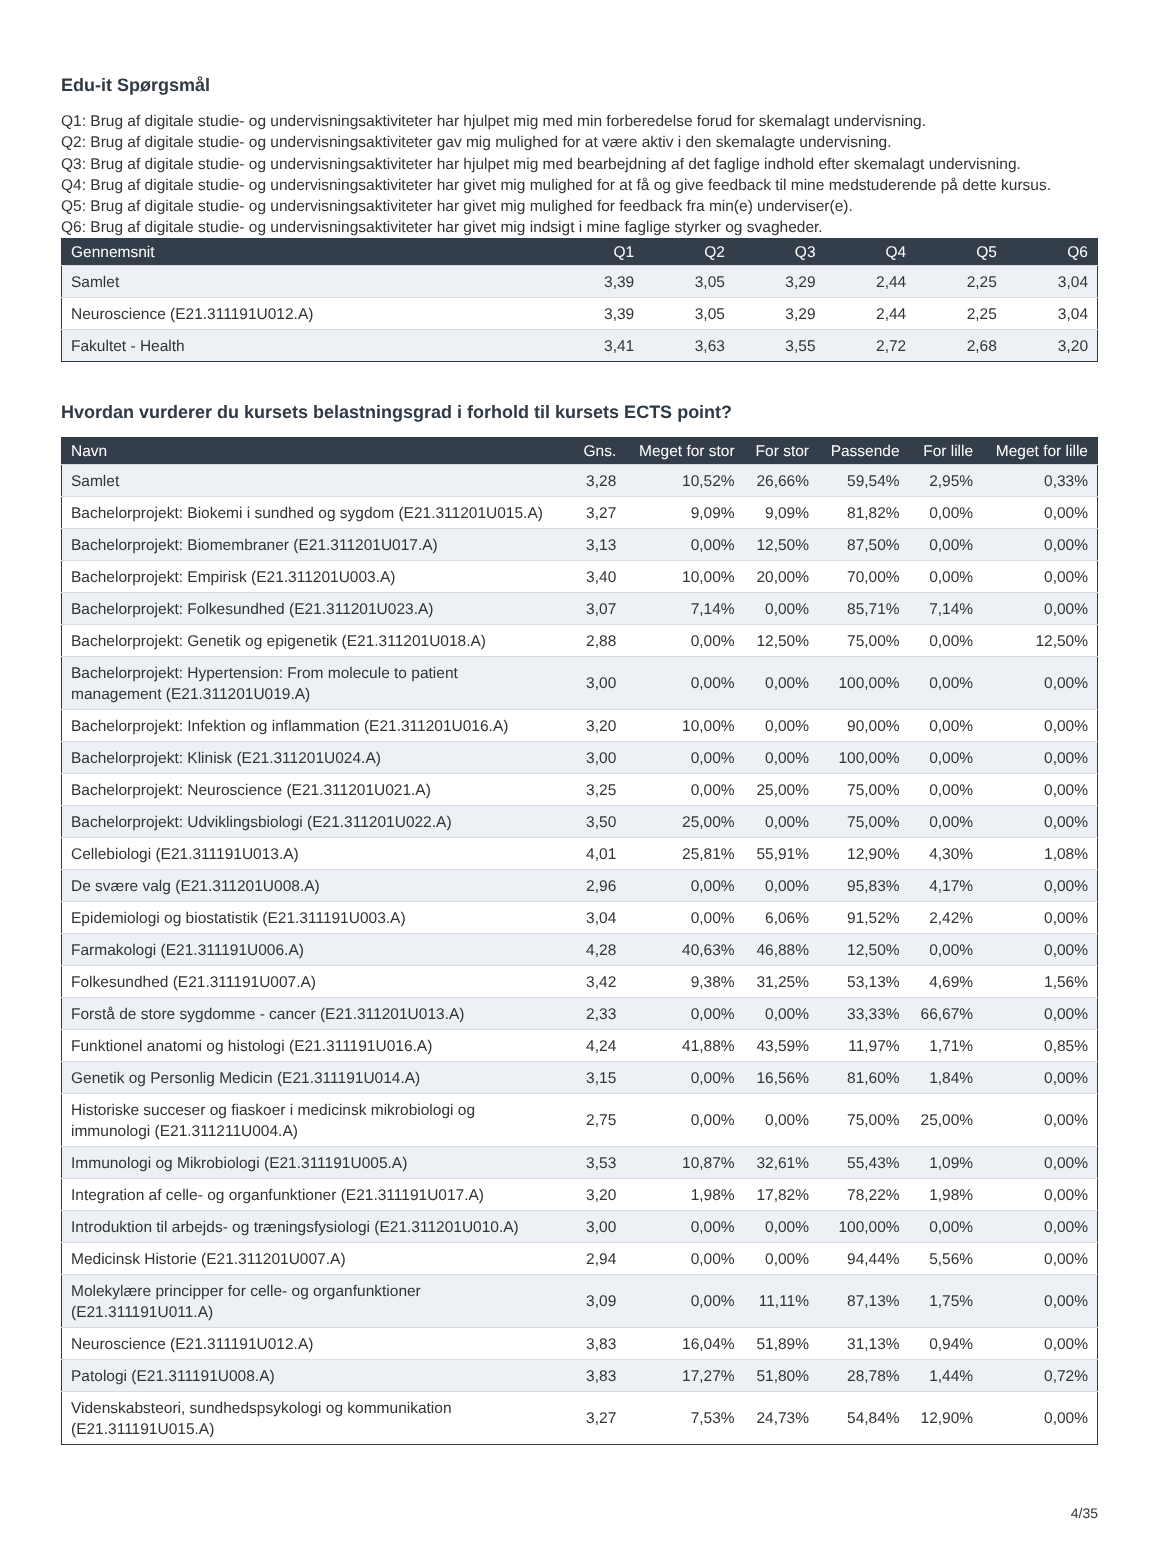Edu-it Spørgsmål
Q1: Brug af digitale studie- og undervisningsaktiviteter har hjulpet mig med min forberedelse forud for skemalagt undervisning.
Q2: Brug af digitale studie- og undervisningsaktiviteter gav mig mulighed for at være aktiv i den skemalagte undervisning.
Q3: Brug af digitale studie- og undervisningsaktiviteter har hjulpet mig med bearbejdning af det faglige indhold efter skemalagt undervisning.
Q4: Brug af digitale studie- og undervisningsaktiviteter har givet mig mulighed for at få og give feedback til mine medstuderende på dette kursus.
Q5: Brug af digitale studie- og undervisningsaktiviteter har givet mig mulighed for feedback fra min(e) underviser(e).
Q6: Brug af digitale studie- og undervisningsaktiviteter har givet mig indsigt i mine faglige styrker og svagheder.
| Gennemsnit | Q1 | Q2 | Q3 | Q4 | Q5 | Q6 |
| --- | --- | --- | --- | --- | --- | --- |
| Samlet | 3,39 | 3,05 | 3,29 | 2,44 | 2,25 | 3,04 |
| Neuroscience (E21.311191U012.A) | 3,39 | 3,05 | 3,29 | 2,44 | 2,25 | 3,04 |
| Fakultet - Health | 3,41 | 3,63 | 3,55 | 2,72 | 2,68 | 3,20 |
Hvordan vurderer du kursets belastningsgrad i forhold til kursets ECTS point?
| Navn | Gns. | Meget for stor | For stor | Passende | For lille | Meget for lille |
| --- | --- | --- | --- | --- | --- | --- |
| Samlet | 3,28 | 10,52% | 26,66% | 59,54% | 2,95% | 0,33% |
| Bachelorprojekt: Biokemi i sundhed og sygdom (E21.311201U015.A) | 3,27 | 9,09% | 9,09% | 81,82% | 0,00% | 0,00% |
| Bachelorprojekt: Biomembraner (E21.311201U017.A) | 3,13 | 0,00% | 12,50% | 87,50% | 0,00% | 0,00% |
| Bachelorprojekt: Empirisk (E21.311201U003.A) | 3,40 | 10,00% | 20,00% | 70,00% | 0,00% | 0,00% |
| Bachelorprojekt: Folkesundhed (E21.311201U023.A) | 3,07 | 7,14% | 0,00% | 85,71% | 7,14% | 0,00% |
| Bachelorprojekt: Genetik og epigenetik (E21.311201U018.A) | 2,88 | 0,00% | 12,50% | 75,00% | 0,00% | 12,50% |
| Bachelorprojekt: Hypertension: From molecule to patient management (E21.311201U019.A) | 3,00 | 0,00% | 0,00% | 100,00% | 0,00% | 0,00% |
| Bachelorprojekt: Infektion og inflammation (E21.311201U016.A) | 3,20 | 10,00% | 0,00% | 90,00% | 0,00% | 0,00% |
| Bachelorprojekt: Klinisk (E21.311201U024.A) | 3,00 | 0,00% | 0,00% | 100,00% | 0,00% | 0,00% |
| Bachelorprojekt: Neuroscience (E21.311201U021.A) | 3,25 | 0,00% | 25,00% | 75,00% | 0,00% | 0,00% |
| Bachelorprojekt: Udviklingsbiologi (E21.311201U022.A) | 3,50 | 25,00% | 0,00% | 75,00% | 0,00% | 0,00% |
| Cellebiologi (E21.311191U013.A) | 4,01 | 25,81% | 55,91% | 12,90% | 4,30% | 1,08% |
| De svære valg (E21.311201U008.A) | 2,96 | 0,00% | 0,00% | 95,83% | 4,17% | 0,00% |
| Epidemiologi og biostatistik (E21.311191U003.A) | 3,04 | 0,00% | 6,06% | 91,52% | 2,42% | 0,00% |
| Farmakologi (E21.311191U006.A) | 4,28 | 40,63% | 46,88% | 12,50% | 0,00% | 0,00% |
| Folkesundhed (E21.311191U007.A) | 3,42 | 9,38% | 31,25% | 53,13% | 4,69% | 1,56% |
| Forstå de store sygdomme - cancer (E21.311201U013.A) | 2,33 | 0,00% | 0,00% | 33,33% | 66,67% | 0,00% |
| Funktionel anatomi og histologi (E21.311191U016.A) | 4,24 | 41,88% | 43,59% | 11,97% | 1,71% | 0,85% |
| Genetik og Personlig Medicin (E21.311191U014.A) | 3,15 | 0,00% | 16,56% | 81,60% | 1,84% | 0,00% |
| Historiske succeser og fiaskoer i medicinsk mikrobiologi og immunologi (E21.311211U004.A) | 2,75 | 0,00% | 0,00% | 75,00% | 25,00% | 0,00% |
| Immunologi og Mikrobiologi (E21.311191U005.A) | 3,53 | 10,87% | 32,61% | 55,43% | 1,09% | 0,00% |
| Integration af celle- og organfunktioner (E21.311191U017.A) | 3,20 | 1,98% | 17,82% | 78,22% | 1,98% | 0,00% |
| Introduktion til arbejds- og træningsfysiologi (E21.311201U010.A) | 3,00 | 0,00% | 0,00% | 100,00% | 0,00% | 0,00% |
| Medicinsk Historie (E21.311201U007.A) | 2,94 | 0,00% | 0,00% | 94,44% | 5,56% | 0,00% |
| Molekylære principper for celle- og organfunktioner (E21.311191U011.A) | 3,09 | 0,00% | 11,11% | 87,13% | 1,75% | 0,00% |
| Neuroscience (E21.311191U012.A) | 3,83 | 16,04% | 51,89% | 31,13% | 0,94% | 0,00% |
| Patologi (E21.311191U008.A) | 3,83 | 17,27% | 51,80% | 28,78% | 1,44% | 0,72% |
| Videnskabsteori, sundhedspsykologi og kommunikation (E21.311191U015.A) | 3,27 | 7,53% | 24,73% | 54,84% | 12,90% | 0,00% |
4/35